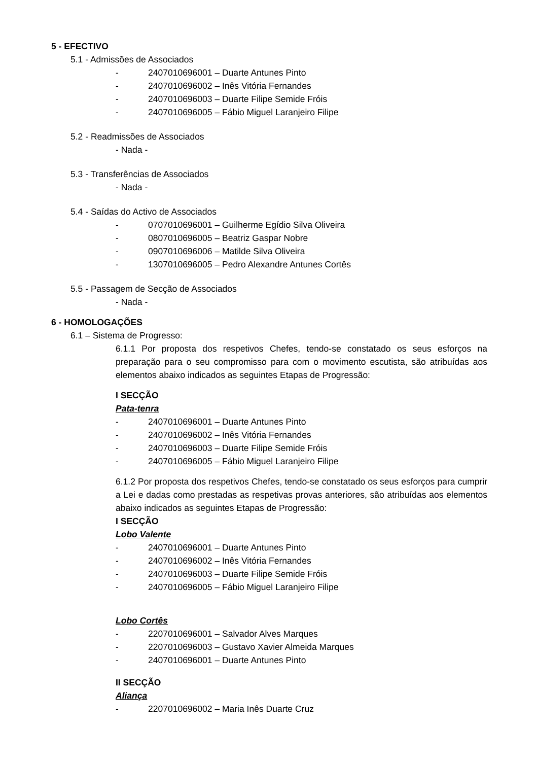5 - EFECTIVO
5.1 - Admissões de Associados
- 2407010696001 – Duarte Antunes Pinto
- 2407010696002 – Inês Vitória Fernandes
- 2407010696003 – Duarte Filipe Semide Fróis
- 2407010696005 – Fábio Miguel Laranjeiro Filipe
5.2 - Readmissões de Associados
- Nada -
5.3 - Transferências de Associados
- Nada -
5.4 - Saídas do Activo de Associados
- 0707010696001 – Guilherme Egídio Silva Oliveira
- 0807010696005 – Beatriz Gaspar Nobre
- 0907010696006 – Matilde Silva Oliveira
- 1307010696005 – Pedro Alexandre Antunes Cortês
5.5 - Passagem de Secção de Associados
- Nada -
6 - HOMOLOGAÇÕES
6.1 – Sistema de Progresso:
6.1.1 Por proposta dos respetivos Chefes, tendo-se constatado os seus esforços na preparação para o seu compromisso para com o movimento escutista, são atribuídas aos elementos abaixo indicados as seguintes Etapas de Progressão:
I SECÇÃO
Pata-tenra
- 2407010696001 – Duarte Antunes Pinto
- 2407010696002 – Inês Vitória Fernandes
- 2407010696003 – Duarte Filipe Semide Fróis
- 2407010696005 – Fábio Miguel Laranjeiro Filipe
6.1.2 Por proposta dos respetivos Chefes, tendo-se constatado os seus esforços para cumprir a Lei e dadas como prestadas as respetivas provas anteriores, são atribuídas aos elementos abaixo indicados as seguintes Etapas de Progressão:
I SECÇÃO
Lobo Valente
- 2407010696001 – Duarte Antunes Pinto
- 2407010696002 – Inês Vitória Fernandes
- 2407010696003 – Duarte Filipe Semide Fróis
- 2407010696005 – Fábio Miguel Laranjeiro Filipe
Lobo Cortês
- 2207010696001 – Salvador Alves Marques
- 2207010696003 – Gustavo Xavier Almeida Marques
- 2407010696001 – Duarte Antunes Pinto
II SECÇÃO
Aliança
- 2207010696002 – Maria Inês Duarte Cruz